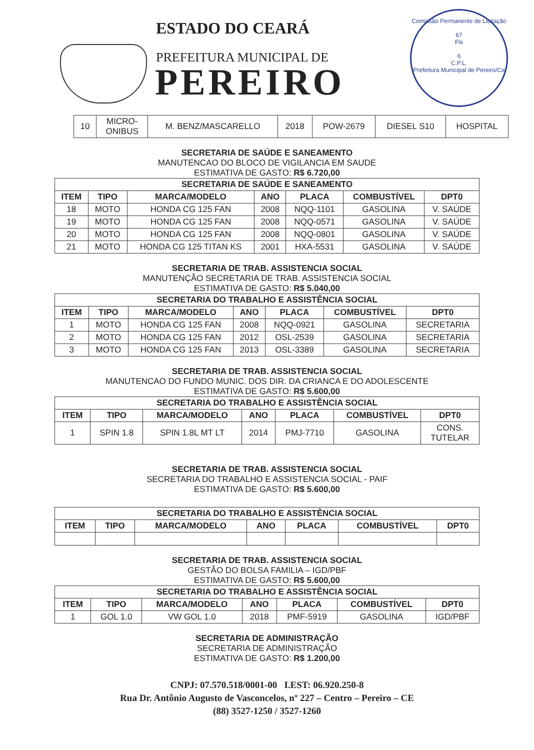ESTADO DO CEARÁ
PREFEITURA MUNICIPAL DE
PEREIRO
Comissão Permanente de Licitação
67
Fls
6
C.P.L.
Prefeitura Municipal de Pereiro/Ce
| 10 | MICRO- ONIBUS | M. BENZ/MASCARELLO | 2018 | POW-2679 | DIESEL S10 | HOSPITAL |
SECRETARIA DE SAÚDE E SANEAMENTO
MANUTENCAO DO BLOCO DE VIGILANCIA EM SAUDE
ESTIMATIVA DE GASTO: R$ 6.720,00
| SECRETARIA DE SAÚDE E SANEAMENTO | | | | | | |
| --- | --- | --- | --- | --- | --- | --- |
| ITEM | TIPO | MARCA/MODELO | ANO | PLACA | COMBUSTÍVEL | DPT0 |
| 18 | MOTO | HONDA CG 125 FAN | 2008 | NQQ-1101 | GASOLINA | V. SAÚDE |
| 19 | MOTO | HONDA CG 125 FAN | 2008 | NQQ-0571 | GASOLINA | V. SAÚDE |
| 20 | MOTO | HONDA CG 125 FAN | 2008 | NQQ-0801 | GASOLINA | V. SAÚDE |
| 21 | MOTO | HONDA CG 125 TITAN KS | 2001 | HXA-5531 | GASOLINA | V. SAÚDE |
SECRETARIA DE TRAB. ASSISTENCIA SOCIAL
MANUTENÇÃO SECRETARIA DE TRAB. ASSISTENCIA SOCIAL
ESTIMATIVA DE GASTO: R$ 5.040,00
| SECRETARIA DO TRABALHO E ASSISTÊNCIA SOCIAL | | | | | | |
| --- | --- | --- | --- | --- | --- | --- |
| ITEM | TIPO | MARCA/MODELO | ANO | PLACA | COMBUSTÍVEL | DPT0 |
| 1 | MOTO | HONDA CG 125 FAN | 2008 | NQQ-0921 | GASOLINA | SECRETARIA |
| 2 | MOTO | HONDA CG 125 FAN | 2012 | OSL-2539 | GASOLINA | SECRETARIA |
| 3 | MOTO | HONDA CG 125 FAN | 2013 | OSL-3389 | GASOLINA | SECRETARIA |
SECRETARIA DE TRAB. ASSISTENCIA SOCIAL
MANUTENCAO DO FUNDO MUNIC. DOS DIR. DA CRIANCA E DO ADOLESCENTE
ESTIMATIVA DE GASTO: R$ 5.600,00
| SECRETARIA DO TRABALHO E ASSISTÊNCIA SOCIAL | | | | | | |
| --- | --- | --- | --- | --- | --- | --- |
| ITEM | TIPO | MARCA/MODELO | ANO | PLACA | COMBUSTÍVEL | DPT0 |
| 1 | SPIN 1.8 | SPIN 1.8L MT LT | 2014 | PMJ-7710 | GASOLINA | CONS. TUTELAR |
SECRETARIA DE TRAB. ASSISTENCIA SOCIAL
SECRETARIA DO TRABALHO E ASSISTENCIA SOCIAL - PAIF
ESTIMATIVA DE GASTO: R$ 5.600,00
| SECRETARIA DO TRABALHO E ASSISTÊNCIA SOCIAL | | | | | | |
| --- | --- | --- | --- | --- | --- | --- |
| ITEM | TIPO | MARCA/MODELO | ANO | PLACA | COMBUSTÍVEL | DPT0 |
SECRETARIA DE TRAB. ASSISTENCIA SOCIAL
GESTÃO DO BOLSA FAMILIA – IGD/PBF
ESTIMATIVA DE GASTO: R$ 5.600,00
| SECRETARIA DO TRABALHO E ASSISTÊNCIA SOCIAL | | | | | | |
| --- | --- | --- | --- | --- | --- | --- |
| ITEM | TIPO | MARCA/MODELO | ANO | PLACA | COMBUSTÍVEL | DPT0 |
| 1 | GOL 1.0 | VW GOL 1.0 | 2018 | PMF-5919 | GASOLINA | IGD/PBF |
SECRETARIA DE ADMINISTRAÇÃO
SECRETARIA DE ADMINISTRAÇÃO
ESTIMATIVA DE GASTO: R$ 1.200,00
CNPJ: 07.570.518/0001-00 I.EST: 06.920.250-8
Rua Dr. Antônio Augusto de Vasconcelos, nº 227 – Centro – Pereiro – CE
(88) 3527-1250 / 3527-1260